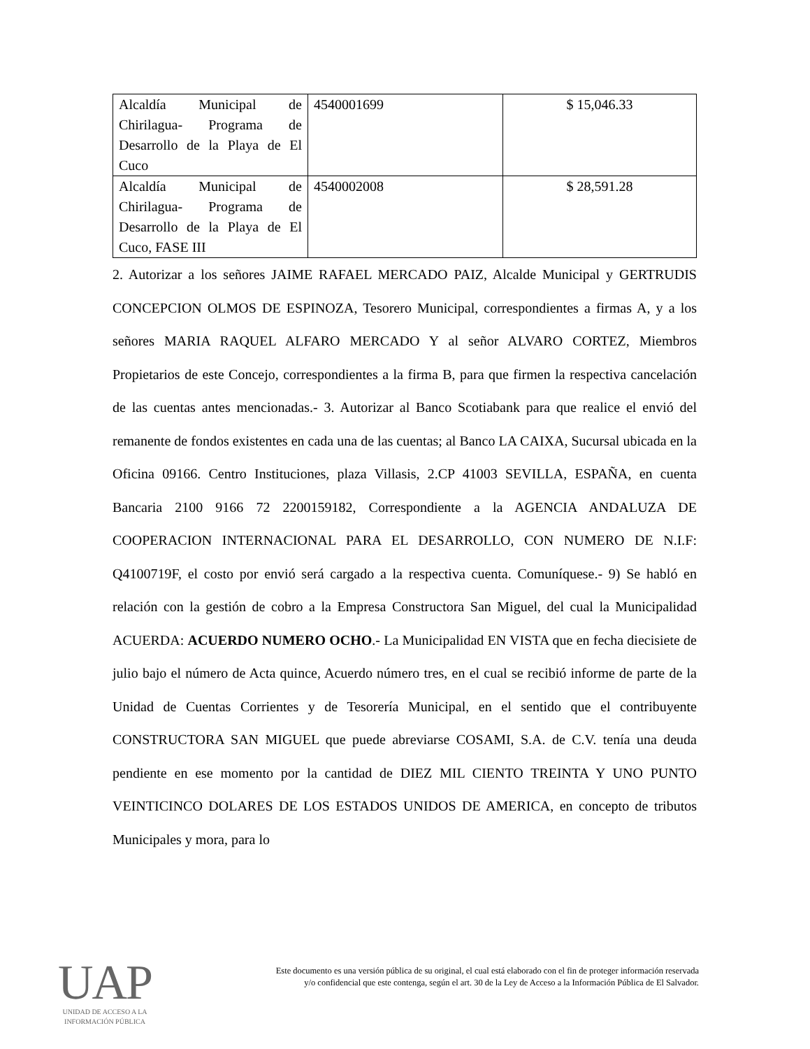| Alcaldía Municipal de Chirilagua- Programa de Desarrollo de la Playa de El Cuco | 4540001699 | $ 15,046.33 |
| Alcaldía Municipal de Chirilagua- Programa de Desarrollo de la Playa de El Cuco, FASE III | 4540002008 | $ 28,591.28 |
2. Autorizar a los señores JAIME RAFAEL MERCADO PAIZ, Alcalde Municipal y GERTRUDIS CONCEPCION OLMOS DE ESPINOZA, Tesorero Municipal, correspondientes a firmas A, y a los señores MARIA RAQUEL ALFARO MERCADO Y al señor ALVARO CORTEZ, Miembros Propietarios de este Concejo, correspondientes a la firma B, para que firmen la respectiva cancelación de las cuentas antes mencionadas.- 3. Autorizar al Banco Scotiabank para que realice el envió del remanente de fondos existentes en cada una de las cuentas; al Banco LA CAIXA, Sucursal ubicada en la Oficina 09166. Centro Instituciones, plaza Villasis, 2.CP 41003 SEVILLA, ESPAÑA, en cuenta Bancaria 2100 9166 72 2200159182, Correspondiente a la AGENCIA ANDALUZA DE COOPERACION INTERNACIONAL PARA EL DESARROLLO, CON NUMERO DE N.I.F: Q4100719F, el costo por envió será cargado a la respectiva cuenta. Comuníquese.- 9) Se habló en relación con la gestión de cobro a la Empresa Constructora San Miguel, del cual la Municipalidad ACUERDA: ACUERDO NUMERO OCHO.- La Municipalidad EN VISTA que en fecha diecisiete de julio bajo el número de Acta quince, Acuerdo número tres, en el cual se recibió informe de parte de la Unidad de Cuentas Corrientes y de Tesorería Municipal, en el sentido que el contribuyente CONSTRUCTORA SAN MIGUEL que puede abreviarse COSAMI, S.A. de C.V. tenía una deuda pendiente en ese momento por la cantidad de DIEZ MIL CIENTO TREINTA Y UNO PUNTO VEINTICINCO DOLARES DE LOS ESTADOS UNIDOS DE AMERICA, en concepto de tributos Municipales y mora, para lo
UAP
UNIDAD DE ACCESO A LA
INFORMACIÓN PÚBLICA
Este documento es una versión pública de su original, el cual está elaborado con el fin de proteger información reservada
y/o confidencial que este contenga, según el art. 30 de la Ley de Acceso a la Información Pública de El Salvador.